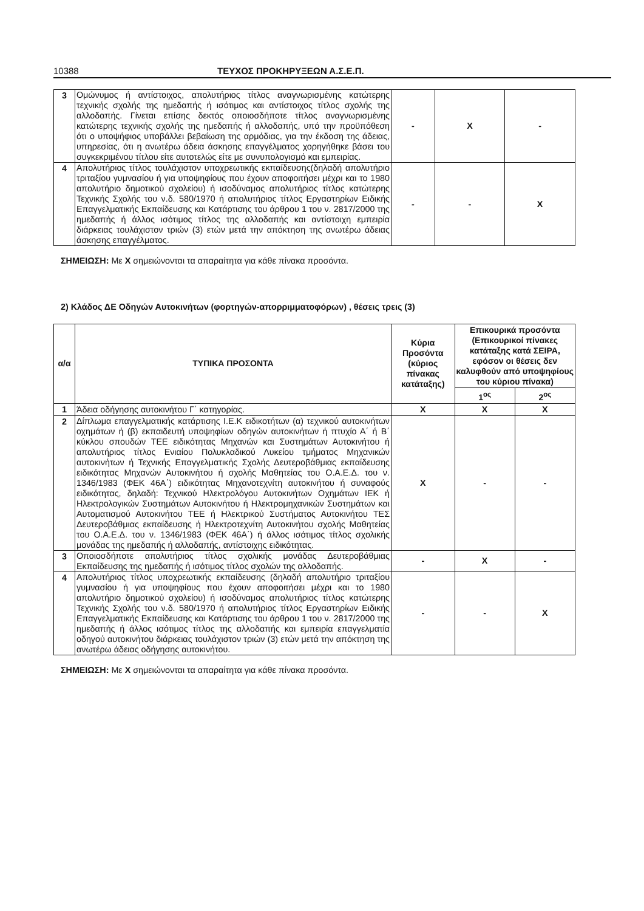10388 ΤΕΥΧΟΣ ΠΡΟΚΗΡΥΞΕΩΝ Α.Σ.Ε.Π.
| 3 | Ομώνυμος ή αντίστοιχος, απολυτήριος τίτλος αναγνωρισμένης κατώτερης τεχνικής σχολής της ημεδαπής ή ισότιμος και αντίστοιχος τίτλος σχολής της αλλοδαπής. Γίνεται επίσης δεκτός οποιοσδήποτε τίτλος αναγνωρισμένης κατώτερης τεχνικής σχολής της ημεδαπής ή αλλοδαπής, υπό την προϋπόθεση ότι ο υποψήφιος υποβάλλει βεβαίωση της αρμόδιας, για την έκδοση της άδειας, υπηρεσίας, ότι η ανωτέρω άδεια άσκησης επαγγέλματος χορηγήθηκε βάσει του συγκεκριμένου τίτλου είτε αυτοτελώς είτε με συνυπολογισμό και εμπειρίας. | - | Χ | - |
| 4 | Απολυτήριος τίτλος τουλάχιστον υποχρεωτικής εκπαίδευσης(δηλαδή απολυτήριο τριταξίου γυμνασίου ή για υποψηφίους που έχουν αποφοιτήσει μέχρι και το 1980 απολυτήριο δημοτικού σχολείου) ή ισοδύναμος απολυτήριος τίτλος κατώτερης Τεχνικής Σχολής του ν.δ. 580/1970 ή απολυτήριος τίτλος Εργαστηρίων Ειδικής Επαγγελματικής Εκπαίδευσης και Κατάρτισης του άρθρου 1 του ν. 2817/2000 της ημεδαπής ή άλλος ισότιμος τίτλος της αλλοδαπής και αντίστοιχη εμπειρία διάρκειας τουλάχιστον τριών (3) ετών μετά την απόκτηση της ανωτέρω άδειας άσκησης επαγγέλματος. | - | - | Χ |
ΣΗΜΕΙΩΣΗ: Με Χ σημειώνονται τα απαραίτητα για κάθε πίνακα προσόντα.
2) Κλάδος ΔΕ Οδηγών Αυτοκινήτων (φορτηγών-απορριμματοφόρων) , θέσεις τρεις (3)
| α/α | ΤΥΠΙΚΑ ΠΡΟΣΟΝΤΑ | Κύρια Προσόντα (κύριος πίνακας κατάταξης) | Επικουρικά προσόντα (Επικουρικοί πίνακες κατάταξης κατά ΣΕΙΡΑ, εφόσον οι θέσεις δεν καλυφθούν από υποψηφίους του κύριου πίνακα) | |
| --- | --- | --- | --- | --- |
| | | | 1<sup>ος</sup> | 2<sup>ος</sup> |
| 1 | Άδεια οδήγησης αυτοκινήτου Γ΄ κατηγορίας. | Χ | Χ | Χ |
| 2 | Δίπλωμα επαγγελματικής κατάρτισης Ι.Ε.Κ ειδικοτήτων (α) τεχνικού αυτοκινήτων οχημάτων ή (β) εκπαιδευτή υποψηφίων οδηγών αυτοκινήτων ή πτυχίο Α΄ ή Β΄ κύκλου σπουδών ΤΕΕ ειδικότητας Μηχανών και Συστημάτων Αυτοκινήτου ή απολυτήριος τίτλος Ενιαίου Πολυκλαδικού Λυκείου τμήματος Μηχανικών αυτοκινήτων ή Τεχνικής Επαγγελματικής Σχολής Δευτεροβάθμιας εκπαίδευσης ειδικότητας Μηχανών Αυτοκινήτου ή σχολής Μαθητείας του Ο.Α.Ε.Δ. του ν. 1346/1983 (ΦΕΚ 46Α΄) ειδικότητας Μηχανοτεχνίτη αυτοκινήτου ή συναφούς ειδικότητας, δηλαδή: Τεχνικού Ηλεκτρολόγου Αυτοκινήτων Οχημάτων ΙΕΚ ή Ηλεκτρολογικών Συστημάτων Αυτοκινήτου ή Ηλεκτρομηχανικών Συστημάτων και Αυτοματισμού Αυτοκινήτου ΤΕΕ ή Ηλεκτρικού Συστήματος Αυτοκινήτου ΤΕΣ Δευτεροβάθμιας εκπαίδευσης ή Ηλεκτροτεχνίτη Αυτοκινήτου σχολής Μαθητείας του Ο.Α.Ε.Δ. του ν. 1346/1983 (ΦΕΚ 46Α΄) ή άλλος ισότιμος τίτλος σχολικής μονάδας της ημεδαπής ή αλλοδαπής, αντίστοιχης ειδικότητας. | Χ | - | - |
| 3 | Οποιοσδήποτε απολυτήριος τίτλος σχολικής μονάδας Δευτεροβάθμιας Εκπαίδευσης της ημεδαπής ή ισότιμος τίτλος σχολών της αλλοδαπής. | - | Χ | - |
| 4 | Απολυτήριος τίτλος υποχρεωτικής εκπαίδευσης (δηλαδή απολυτήριο τριταξίου γυμνασίου ή για υποψηφίους που έχουν αποφοιτήσει μέχρι και το 1980 απολυτήριο δημοτικού σχολείου) ή ισοδύναμος απολυτήριος τίτλος κατώτερης Τεχνικής Σχολής του ν.δ. 580/1970 ή απολυτήριος τίτλος Εργαστηρίων Ειδικής Επαγγελματικής Εκπαίδευσης και Κατάρτισης του άρθρου 1 του ν. 2817/2000 της ημεδαπής ή άλλος ισότιμος τίτλος της αλλοδαπής και εμπειρία επαγγελματία οδηγού αυτοκινήτου διάρκειας τουλάχιστον τριών (3) ετών μετά την απόκτηση της ανωτέρω άδειας οδήγησης αυτοκινήτου. | - | - | Χ |
ΣΗΜΕΙΩΣΗ: Με Χ σημειώνονται τα απαραίτητα για κάθε πίνακα προσόντα.